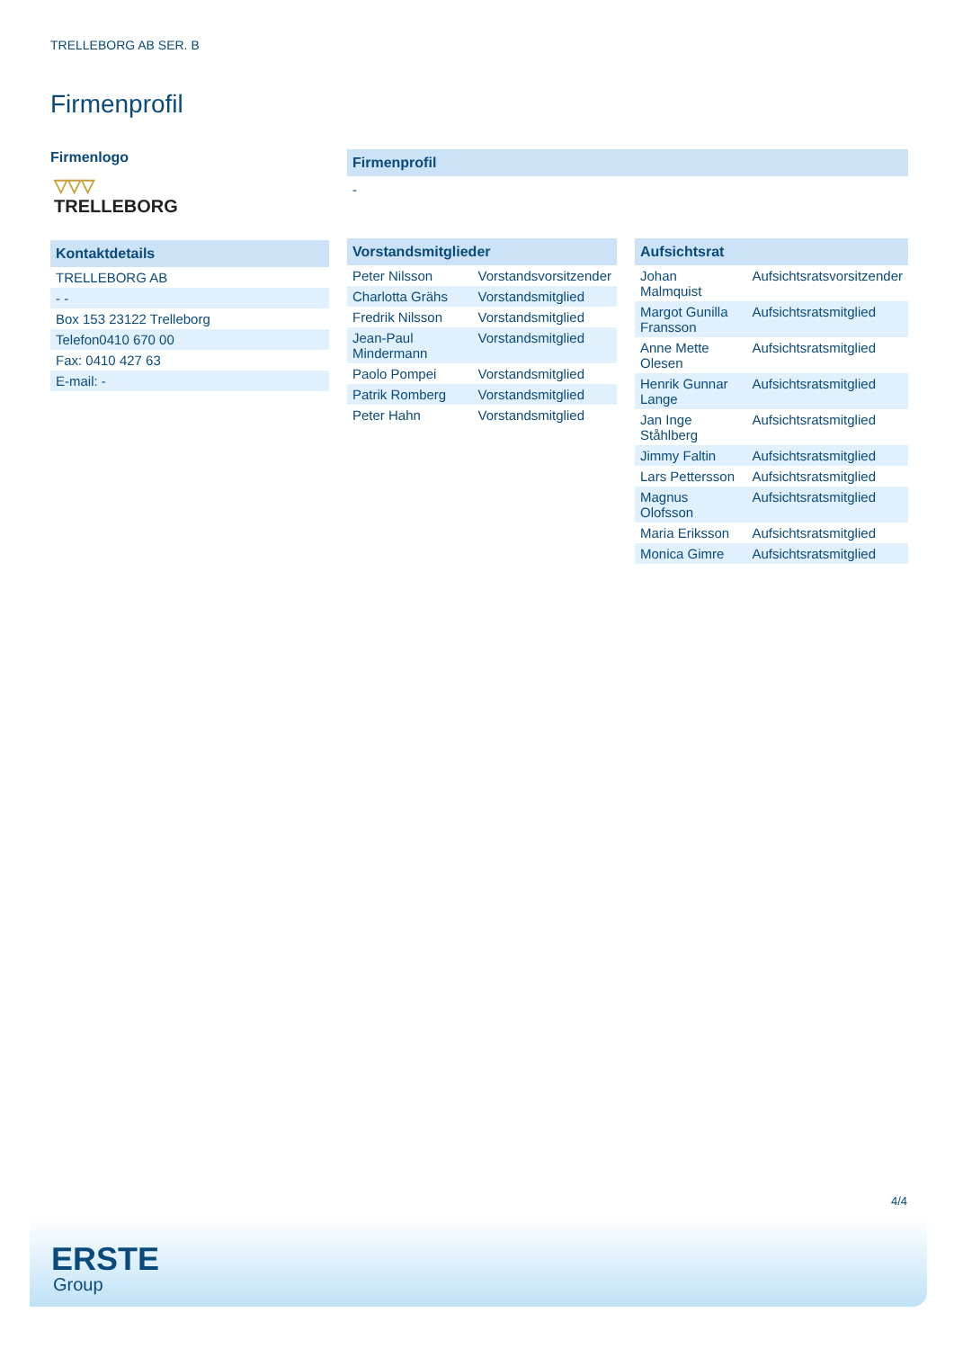TRELLEBORG AB SER. B
Firmenprofil
Firmenlogo
▽▽▽
TRELLEBORG
Kontaktdetails
| TRELLEBORG AB |
| - - |
| Box 153 23122 Trelleborg |
| Telefon0410 670 00 |
| Fax: 0410 427 63 |
| E-mail: - |
Firmenprofil
-
Vorstandsmitglieder
| Peter Nilsson | Vorstandsvorsitzender |
| Charlotta Grähs | Vorstandsmitglied |
| Fredrik Nilsson | Vorstandsmitglied |
| Jean-Paul Mindermann | Vorstandsmitglied |
| Paolo Pompei | Vorstandsmitglied |
| Patrik Romberg | Vorstandsmitglied |
| Peter Hahn | Vorstandsmitglied |
Aufsichtsrat
| Johan Malmquist | Aufsichtsratsvorsitzender |
| Margot Gunilla Fransson | Aufsichtsratsmitglied |
| Anne Mette Olesen | Aufsichtsratsmitglied |
| Henrik Gunnar Lange | Aufsichtsratsmitglied |
| Jan Inge Ståhlberg | Aufsichtsratsmitglied |
| Jimmy Faltin | Aufsichtsratsmitglied |
| Lars Pettersson | Aufsichtsratsmitglied |
| Magnus Olofsson | Aufsichtsratsmitglied |
| Maria Eriksson | Aufsichtsratsmitglied |
| Monica Gimre | Aufsichtsratsmitglied |
4/4
ERSTE
Group